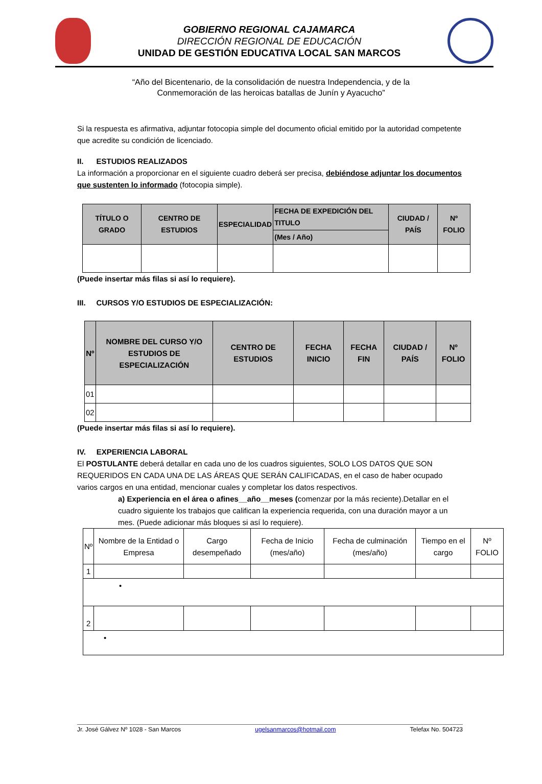GOBIERNO REGIONAL CAJAMARCA
DIRECCIÓN REGIONAL DE EDUCACIÓN
UNIDAD DE GESTIÓN EDUCATIVA LOCAL SAN MARCOS
“Año del Bicentenario, de la consolidación de nuestra Independencia, y de la
Conmemoración de las heroicas batallas de Junín y Ayacucho”
Si la respuesta es afirmativa, adjuntar fotocopia simple del documento oficial emitido por la autoridad competente que acredite su condición de licenciado.
II. ESTUDIOS REALIZADOS
La información a proporcionar en el siguiente cuadro deberá ser precisa, debiéndose adjuntar los documentos que sustenten lo informado (fotocopia simple).
| TÍTULO O GRADO | CENTRO DE ESTUDIOS | ESPECIALIDAD | FECHA DE EXPEDICIÓN DEL TITULO | CIUDAD / PAÍS | Nº FOLIO |
| --- | --- | --- | --- | --- | --- |
| | | | (Mes / Año) | | |
(Puede insertar más filas si así lo requiere).
III. CURSOS Y/O ESTUDIOS DE ESPECIALIZACIÓN:
| Nº | NOMBRE DEL CURSO Y/O ESTUDIOS DE ESPECIALIZACIÓN | CENTRO DE ESTUDIOS | FECHA INICIO | FECHA FIN | CIUDAD / PAÍS | Nº FOLIO |
| --- | --- | --- | --- | --- | --- | --- |
| 01 | | | | | | |
| 02 | | | | | | |
(Puede insertar más filas si así lo requiere).
IV. EXPERIENCIA LABORAL
El POSTULANTE deberá detallar en cada uno de los cuadros siguientes, SOLO LOS DATOS QUE SON REQUERIDOS EN CADA UNA DE LAS ÁREAS QUE SERÁN CALIFICADAS, en el caso de haber ocupado varios cargos en una entidad, mencionar cuales y completar los datos respectivos.
a) Experiencia en el área o afines__año__meses (comenzar por la más reciente).Detallar en el cuadro siguiente los trabajos que califican la experiencia requerida, con una duración mayor a un mes. (Puede adicionar más bloques si así lo requiere).
| Nº | Nombre de la Entidad o Empresa | Cargo desempeñado | Fecha de Inicio (mes/año) | Fecha de culminación (mes/año) | Tiempo en el cargo | Nº FOLIO |
| 1 | | | | | | |
| • | | | | | | |
| 2 | | | | | | |
| • | | | | | | |
Jr. José Gálvez Nº 1028 - San Marcos ugelsanmarcos@hotmail.com Telefax No. 504723